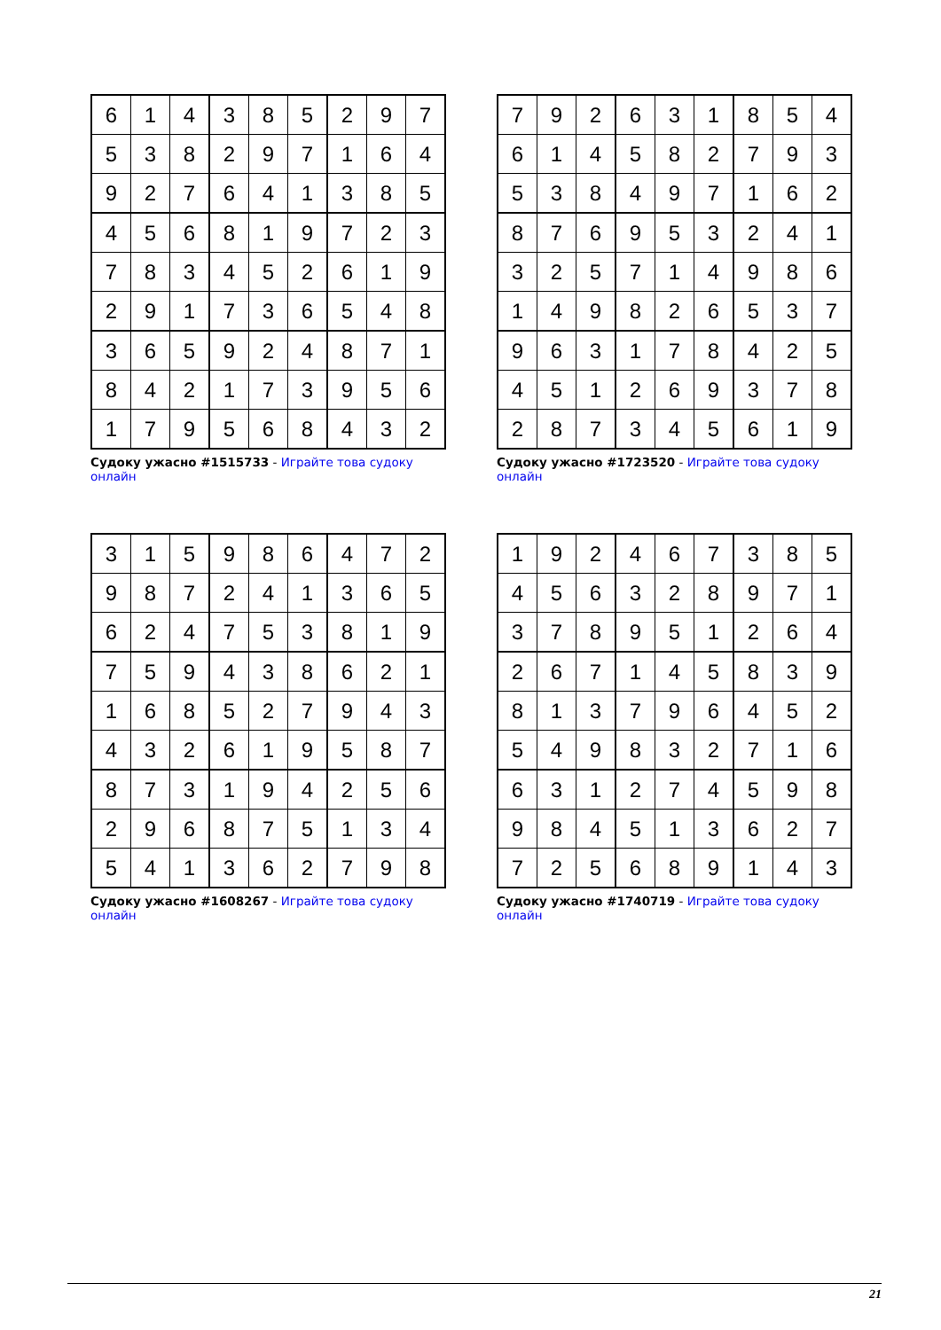| 6 | 1 | 4 | 3 | 8 | 5 | 2 | 9 | 7 |
| 5 | 3 | 8 | 2 | 9 | 7 | 1 | 6 | 4 |
| 9 | 2 | 7 | 6 | 4 | 1 | 3 | 8 | 5 |
| 4 | 5 | 6 | 8 | 1 | 9 | 7 | 2 | 3 |
| 7 | 8 | 3 | 4 | 5 | 2 | 6 | 1 | 9 |
| 2 | 9 | 1 | 7 | 3 | 6 | 5 | 4 | 8 |
| 3 | 6 | 5 | 9 | 2 | 4 | 8 | 7 | 1 |
| 8 | 4 | 2 | 1 | 7 | 3 | 9 | 5 | 6 |
| 1 | 7 | 9 | 5 | 6 | 8 | 4 | 3 | 2 |
Судоку ужасно #1515733 - Играйте това судоку онлайн
| 7 | 9 | 2 | 6 | 3 | 1 | 8 | 5 | 4 |
| 6 | 1 | 4 | 5 | 8 | 2 | 7 | 9 | 3 |
| 5 | 3 | 8 | 4 | 9 | 7 | 1 | 6 | 2 |
| 8 | 7 | 6 | 9 | 5 | 3 | 2 | 4 | 1 |
| 3 | 2 | 5 | 7 | 1 | 4 | 9 | 8 | 6 |
| 1 | 4 | 9 | 8 | 2 | 6 | 5 | 3 | 7 |
| 9 | 6 | 3 | 1 | 7 | 8 | 4 | 2 | 5 |
| 4 | 5 | 1 | 2 | 6 | 9 | 3 | 7 | 8 |
| 2 | 8 | 7 | 3 | 4 | 5 | 6 | 1 | 9 |
Судоку ужасно #1723520 - Играйте това судоку онлайн
| 3 | 1 | 5 | 9 | 8 | 6 | 4 | 7 | 2 |
| 9 | 8 | 7 | 2 | 4 | 1 | 3 | 6 | 5 |
| 6 | 2 | 4 | 7 | 5 | 3 | 8 | 1 | 9 |
| 7 | 5 | 9 | 4 | 3 | 8 | 6 | 2 | 1 |
| 1 | 6 | 8 | 5 | 2 | 7 | 9 | 4 | 3 |
| 4 | 3 | 2 | 6 | 1 | 9 | 5 | 8 | 7 |
| 8 | 7 | 3 | 1 | 9 | 4 | 2 | 5 | 6 |
| 2 | 9 | 6 | 8 | 7 | 5 | 1 | 3 | 4 |
| 5 | 4 | 1 | 3 | 6 | 2 | 7 | 9 | 8 |
Судоку ужасно #1608267 - Играйте това судоку онлайн
| 1 | 9 | 2 | 4 | 6 | 7 | 3 | 8 | 5 |
| 4 | 5 | 6 | 3 | 2 | 8 | 9 | 7 | 1 |
| 3 | 7 | 8 | 9 | 5 | 1 | 2 | 6 | 4 |
| 2 | 6 | 7 | 1 | 4 | 5 | 8 | 3 | 9 |
| 8 | 1 | 3 | 7 | 9 | 6 | 4 | 5 | 2 |
| 5 | 4 | 9 | 8 | 3 | 2 | 7 | 1 | 6 |
| 6 | 3 | 1 | 2 | 7 | 4 | 5 | 9 | 8 |
| 9 | 8 | 4 | 5 | 1 | 3 | 6 | 2 | 7 |
| 7 | 2 | 5 | 6 | 8 | 9 | 1 | 4 | 3 |
Судоку ужасно #1740719 - Играйте това судоку онлайн
21